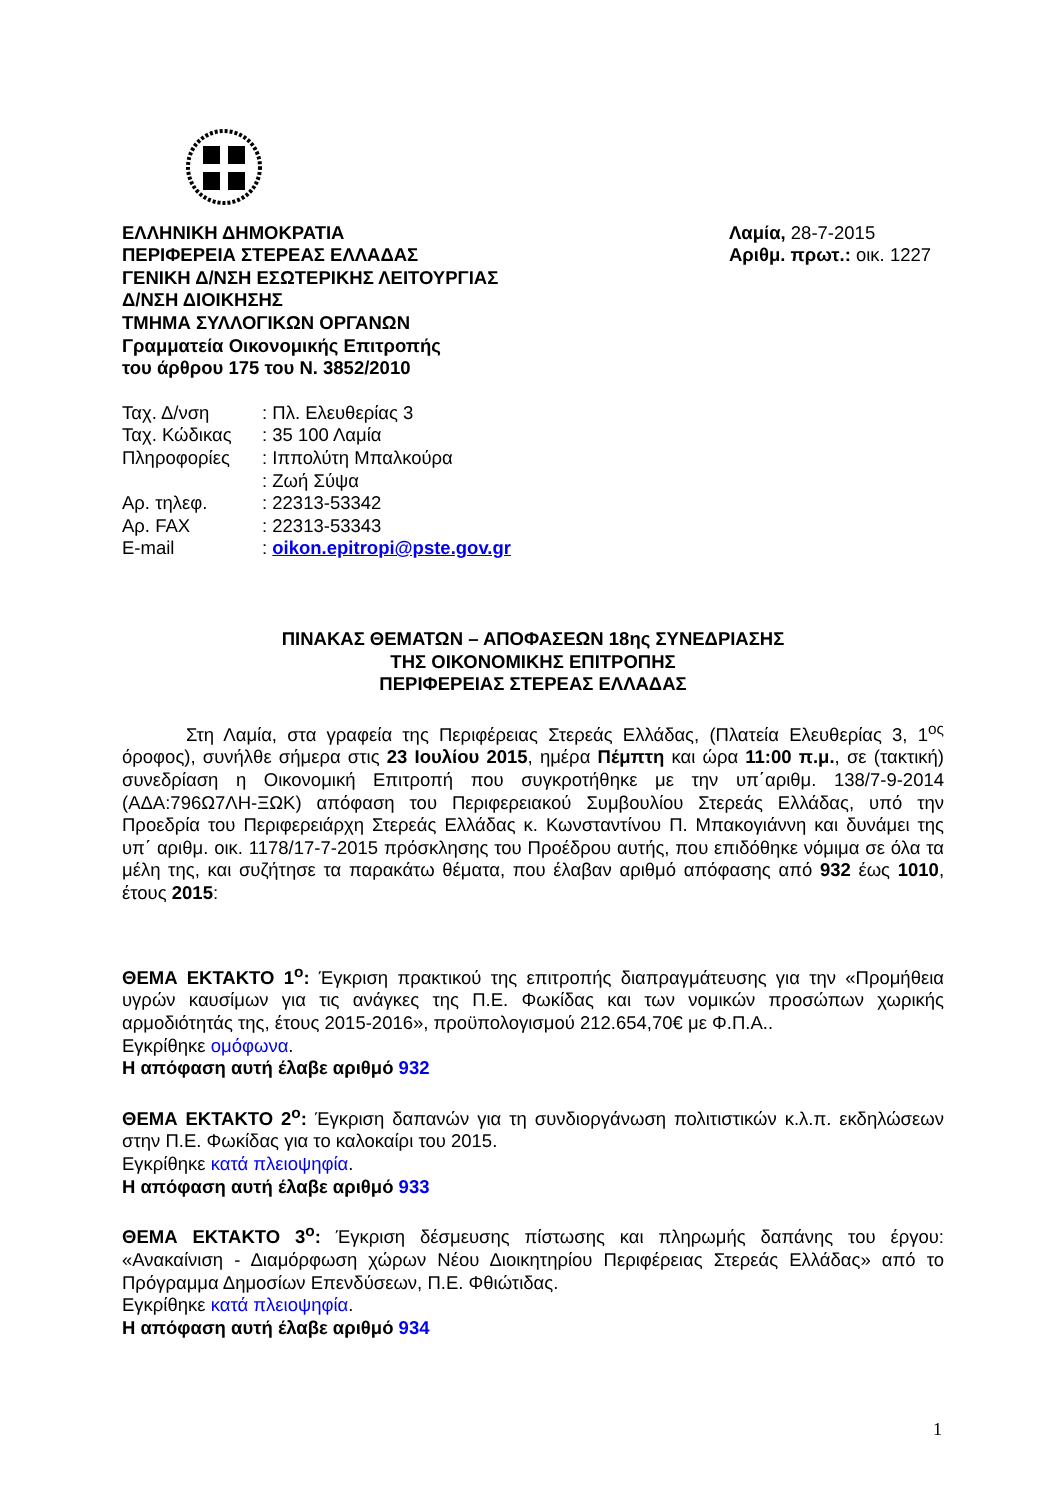ΕΛΛΗΝΙΚΗ ΔΗΜΟΚΡΑΤΙΑ
ΠΕΡΙΦΕΡΕΙΑ ΣΤΕΡΕΑΣ ΕΛΛΑΔΑΣ
ΓΕΝΙΚΗ Δ/ΝΣΗ ΕΣΩΤΕΡΙΚΗΣ ΛΕΙΤΟΥΡΓΙΑΣ
Δ/ΝΣΗ ΔΙΟΙΚΗΣΗΣ
ΤΜΗΜΑ ΣΥΛΛΟΓΙΚΩΝ ΟΡΓΑΝΩΝ
Γραμματεία Οικονομικής Επιτροπής
του άρθρου 175 του Ν. 3852/2010
Λαμία, 28-7-2015
Αριθμ. πρωτ.: οικ. 1227
| Ταχ. Δ/νση | : Πλ. Ελευθερίας 3 |
| Ταχ. Κώδικας | : 35 100 Λαμία |
| Πληροφορίες | : Ιππολύτη Μπαλκούρα |
| | : Ζωή Σύψα |
| Αρ. τηλεφ. | : 22313-53342 |
| Αρ. FAX | : 22313-53343 |
| E-mail | : oikon.epitropi@pste.gov.gr |
ΠΙΝΑΚΑΣ ΘΕΜΑΤΩΝ – ΑΠΟΦΑΣΕΩΝ 18ης ΣΥΝΕΔΡΙΑΣΗΣ
ΤΗΣ ΟΙΚΟΝΟΜΙΚΗΣ ΕΠΙΤΡΟΠΗΣ
ΠΕΡΙΦΕΡΕΙΑΣ ΣΤΕΡΕΑΣ ΕΛΛΑΔΑΣ
Στη Λαμία, στα γραφεία της Περιφέρειας Στερεάς Ελλάδας, (Πλατεία Ελευθερίας 3, 1<sup>ος</sup> όροφος), συνήλθε σήμερα στις 23 Ιουλίου 2015, ημέρα Πέμπτη και ώρα 11:00 π.μ., σε (τακτική) συνεδρίαση η Οικονομική Επιτροπή που συγκροτήθηκε με την υπ΄αριθμ. 138/7-9-2014 (ΑΔΑ:796Ω7ΛΗ-ΞΩΚ) απόφαση του Περιφερειακού Συμβουλίου Στερεάς Ελλάδας, υπό την Προεδρία του Περιφερειάρχη Στερεάς Ελλάδας κ. Κωνσταντίνου Π. Μπακογιάννη και δυνάμει της υπ΄ αριθμ. οικ. 1178/17-7-2015 πρόσκλησης του Προέδρου αυτής, που επιδόθηκε νόμιμα σε όλα τα μέλη της, και συζήτησε τα παρακάτω θέματα, που έλαβαν αριθμό απόφασης από 932 έως 1010, έτους 2015:
ΘΕΜΑ ΕΚΤΑΚΤΟ 1<sup>ο</sup>: Έγκριση πρακτικού της επιτροπής διαπραγμάτευσης για την «Προμήθεια υγρών καυσίμων για τις ανάγκες της Π.Ε. Φωκίδας και των νομικών προσώπων χωρικής αρμοδιότητάς της, έτους 2015-2016», προϋπολογισμού 212.654,70€ με Φ.Π.Α..
Εγκρίθηκε ομόφωνα.
Η απόφαση αυτή έλαβε αριθμό 932
ΘΕΜΑ ΕΚΤΑΚΤΟ 2<sup>ο</sup>: Έγκριση δαπανών για τη συνδιοργάνωση πολιτιστικών κ.λ.π. εκδηλώσεων στην Π.Ε. Φωκίδας για το καλοκαίρι του 2015.
Εγκρίθηκε κατά πλειοψηφία.
Η απόφαση αυτή έλαβε αριθμό 933
ΘΕΜΑ ΕΚΤΑΚΤΟ 3<sup>ο</sup>: Έγκριση δέσμευσης πίστωσης και πληρωμής δαπάνης του έργου: «Ανακαίνιση - Διαμόρφωση χώρων Νέου Διοικητηρίου Περιφέρειας Στερεάς Ελλάδας» από το Πρόγραμμα Δημοσίων Επενδύσεων, Π.Ε. Φθιώτιδας.
Εγκρίθηκε κατά πλειοψηφία.
Η απόφαση αυτή έλαβε αριθμό 934
1